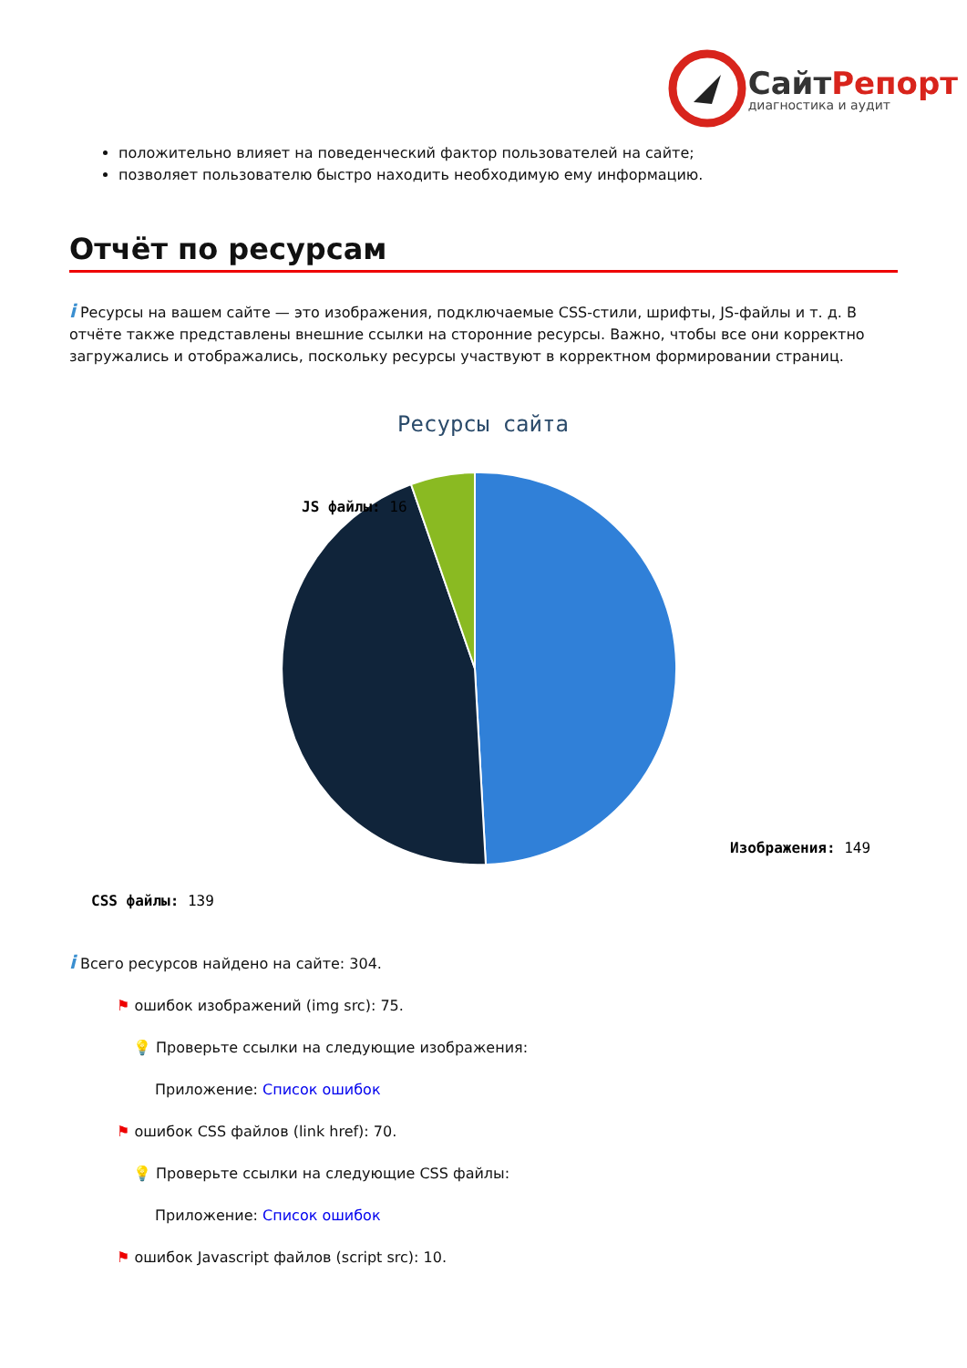СайтРепорт
диагностика и аудит
положительно влияет на поведенческий фактор пользователей на сайте;
позволяет пользователю быстро находить необходимую ему информацию.
Отчёт по ресурсам
i Ресурсы на вашем сайте — это изображения, подключаемые CSS-стили, шрифты, JS-файлы и т. д. В отчёте также представлены внешние ссылки на сторонние ресурсы. Важно, чтобы все они корректно загружались и отображались, поскольку ресурсы участвуют в корректном формировании страниц.
Ресурсы сайта
JS файлы: 16
Изображения: 149
CSS файлы: 139
i Всего ресурсов найдено на сайте: 304.
⚑ ошибок изображений (img src): 75.
💡 Проверьте ссылки на следующие изображения:
Приложение: Список ошибок
⚑ ошибок CSS файлов (link href): 70.
💡 Проверьте ссылки на следующие CSS файлы:
Приложение: Список ошибок
⚑ ошибок Javascript файлов (script src): 10.